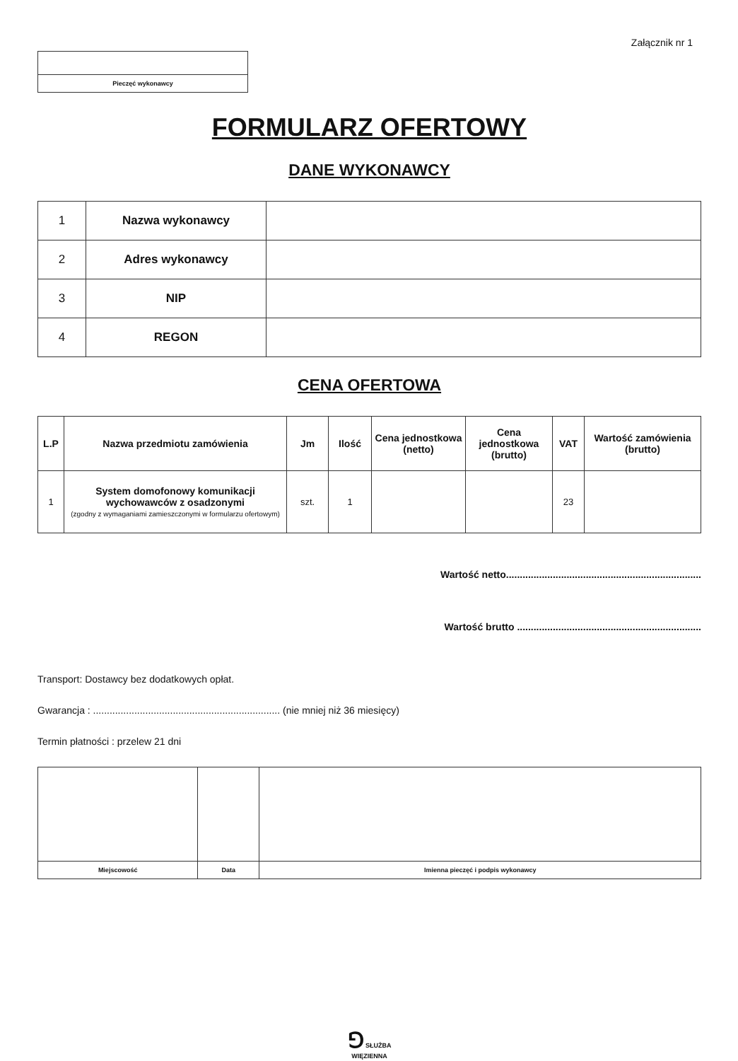Załącznik nr 1
Pieczęć wykonawcy
FORMULARZ OFERTOWY
DANE WYKONAWCY
| 1 | Nazwa wykonawcy | |
| 2 | Adres wykonawcy | |
| 3 | NIP | |
| 4 | REGON | |
CENA OFERTOWA
| L.P | Nazwa przedmiotu zamówienia | Jm | Ilość | Cena jednostkowa (netto) | Cena jednostkowa (brutto) | VAT | Wartość zamówienia (brutto) |
| --- | --- | --- | --- | --- | --- | --- | --- |
| 1 | System domofonowy komunikacji wychowawców z osadzonymi (zgodny z wymaganiami zamieszczonymi w formularzu ofertowym) | szt. | 1 | | | 23 | |
Wartość netto.......................................................................
Wartość brutto ...................................................................
Transport: Dostawcy bez dodatkowych opłat.
Gwarancja : .................................................................... (nie mniej niż 36 miesięcy)
Termin płatności : przelew 21 dni
| Miejscowość | Data | Imienna pieczęć i podpis wykonawcy |
⅁ SŁUŻBA
WIĘZIENNA